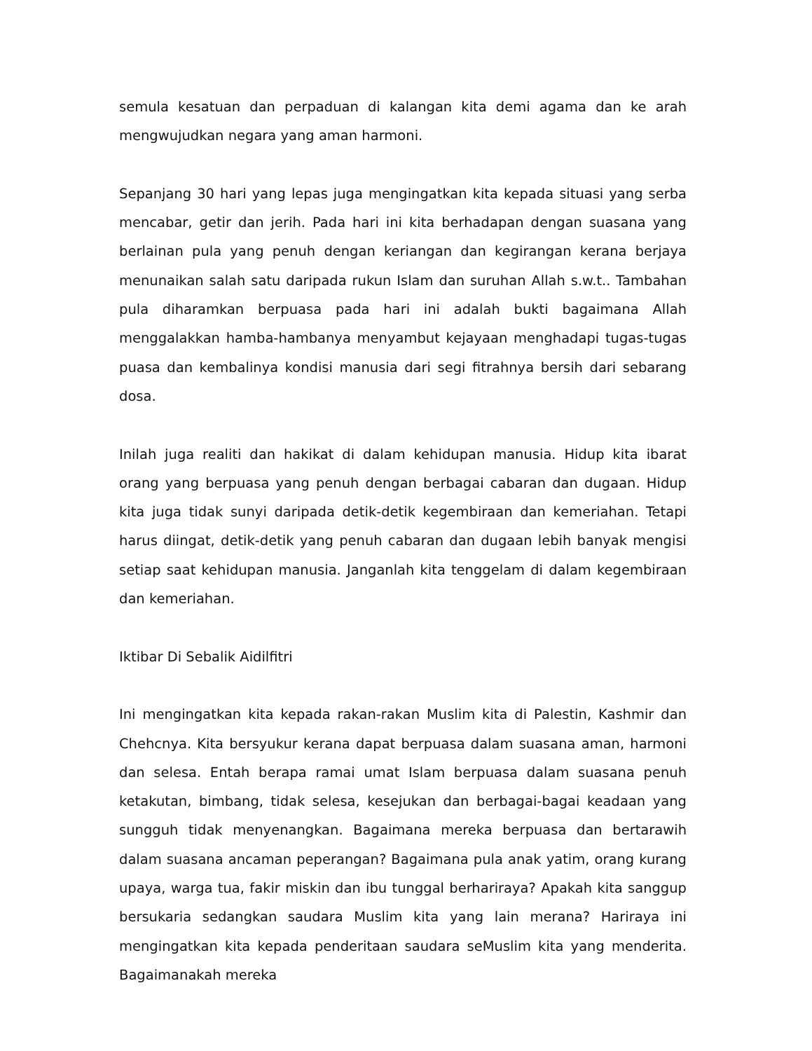semula kesatuan dan perpaduan di kalangan kita demi agama dan ke arah mengwujudkan negara yang aman harmoni.
Sepanjang 30 hari yang lepas juga mengingatkan kita kepada situasi yang serba mencabar, getir dan jerih. Pada hari ini kita berhadapan dengan suasana yang berlainan pula yang penuh dengan keriangan dan kegirangan kerana berjaya menunaikan salah satu daripada rukun Islam dan suruhan Allah s.w.t.. Tambahan pula diharamkan berpuasa pada hari ini adalah bukti bagaimana Allah menggalakkan hamba-hambanya menyambut kejayaan menghadapi tugas-tugas puasa dan kembalinya kondisi manusia dari segi fitrahnya bersih dari sebarang dosa.
Inilah juga realiti dan hakikat di dalam kehidupan manusia. Hidup kita ibarat orang yang berpuasa yang penuh dengan berbagai cabaran dan dugaan. Hidup kita juga tidak sunyi daripada detik-detik kegembiraan dan kemeriahan. Tetapi harus diingat, detik-detik yang penuh cabaran dan dugaan lebih banyak mengisi setiap saat kehidupan manusia. Janganlah kita tenggelam di dalam kegembiraan dan kemeriahan.
Iktibar Di Sebalik Aidilfitri
Ini mengingatkan kita kepada rakan-rakan Muslim kita di Palestin, Kashmir dan Chehcnya. Kita bersyukur kerana dapat berpuasa dalam suasana aman, harmoni dan selesa. Entah berapa ramai umat Islam berpuasa dalam suasana penuh ketakutan, bimbang, tidak selesa, kesejukan dan berbagai-bagai keadaan yang sungguh tidak menyenangkan. Bagaimana mereka berpuasa dan bertarawih dalam suasana ancaman peperangan? Bagaimana pula anak yatim, orang kurang upaya, warga tua, fakir miskin dan ibu tunggal berhariraya? Apakah kita sanggup bersukaria sedangkan saudara Muslim kita yang lain merana? Hariraya ini mengingatkan kita kepada penderitaan saudara seMuslim kita yang menderita. Bagaimanakah mereka